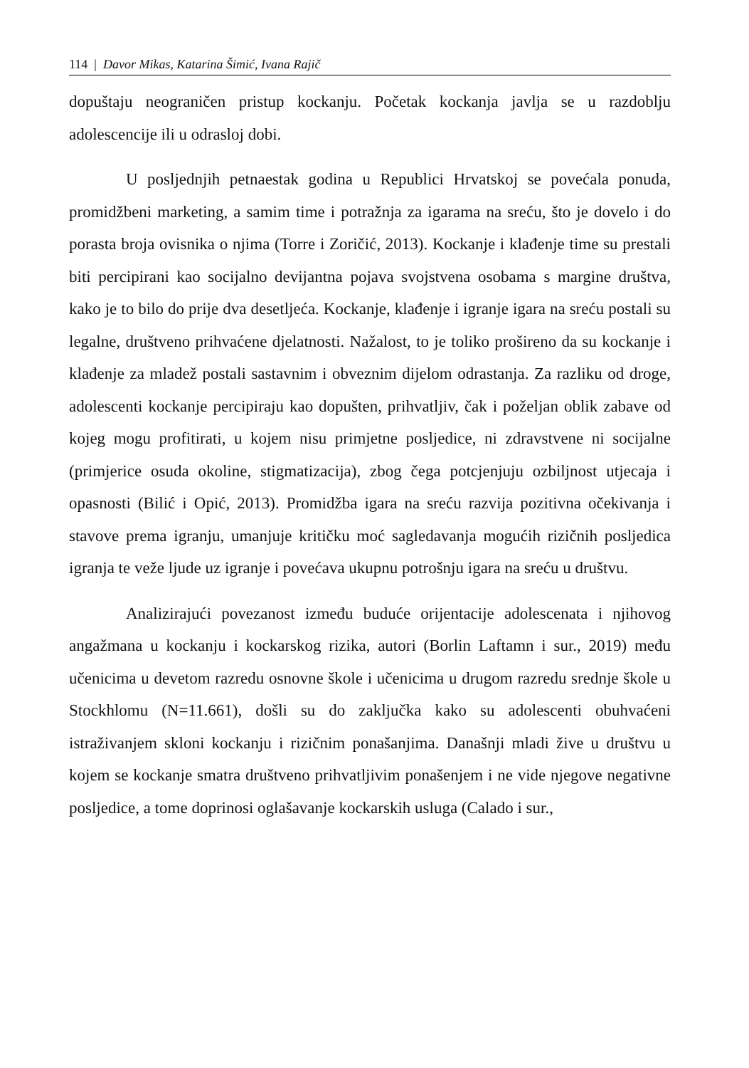114 | Davor Mikas, Katarina Šimić, Ivana Rajič
dopuštaju neograničen pristup kockanju. Početak kockanja javlja se u razdoblju adolescencije ili u odrasloj dobi.
U posljednjih petnaestak godina u Republici Hrvatskoj se povećala ponuda, promidžbeni marketing, a samim time i potražnja za igarama na sreću, što je dovelo i do porasta broja ovisnika o njima (Torre i Zoričić, 2013). Kockanje i klađenje time su prestali biti percipirani kao socijalno devijantna pojava svojstvena osobama s margine društva, kako je to bilo do prije dva desetljeća. Kockanje, klađenje i igranje igara na sreću postali su legalne, društveno prihvaćene djelatnosti. Nažalost, to je toliko prošireno da su kockanje i klađenje za mladež postali sastavnim i obveznim dijelom odrastanja. Za razliku od droge, adolescenti kockanje percipiraju kao dopušten, prihvatljiv, čak i poželjan oblik zabave od kojeg mogu profitirati, u kojem nisu primjetne posljedice, ni zdravstvene ni socijalne (primjerice osuda okoline, stigmatizacija), zbog čega potcjenjuju ozbiljnost utjecaja i opasnosti (Bilić i Opić, 2013). Promidžba igara na sreću razvija pozitivna očekivanja i stavove prema igranju, umanjuje kritičku moć sagledavanja mogućih rizičnih posljedica igranja te veže ljude uz igranje i povećava ukupnu potrošnju igara na sreću u društvu.
Analizirajući povezanost između buduće orijentacije adolescenata i njihovog angažmana u kockanju i kockarskog rizika, autori (Borlin Laftamn i sur., 2019) među učenicima u devetom razredu osnovne škole i učenicima u drugom razredu srednje škole u Stockhlomu (N=11.661), došli su do zaključka kako su adolescenti obuhvaćeni istraživanjem skloni kockanju i rizičnim ponašanjima. Današnji mladi žive u društvu u kojem se kockanje smatra društveno prihvatljivim ponašenjem i ne vide njegove negativne posljedice, a tome doprinosi oglašavanje kockarskih usluga (Calado i sur.,